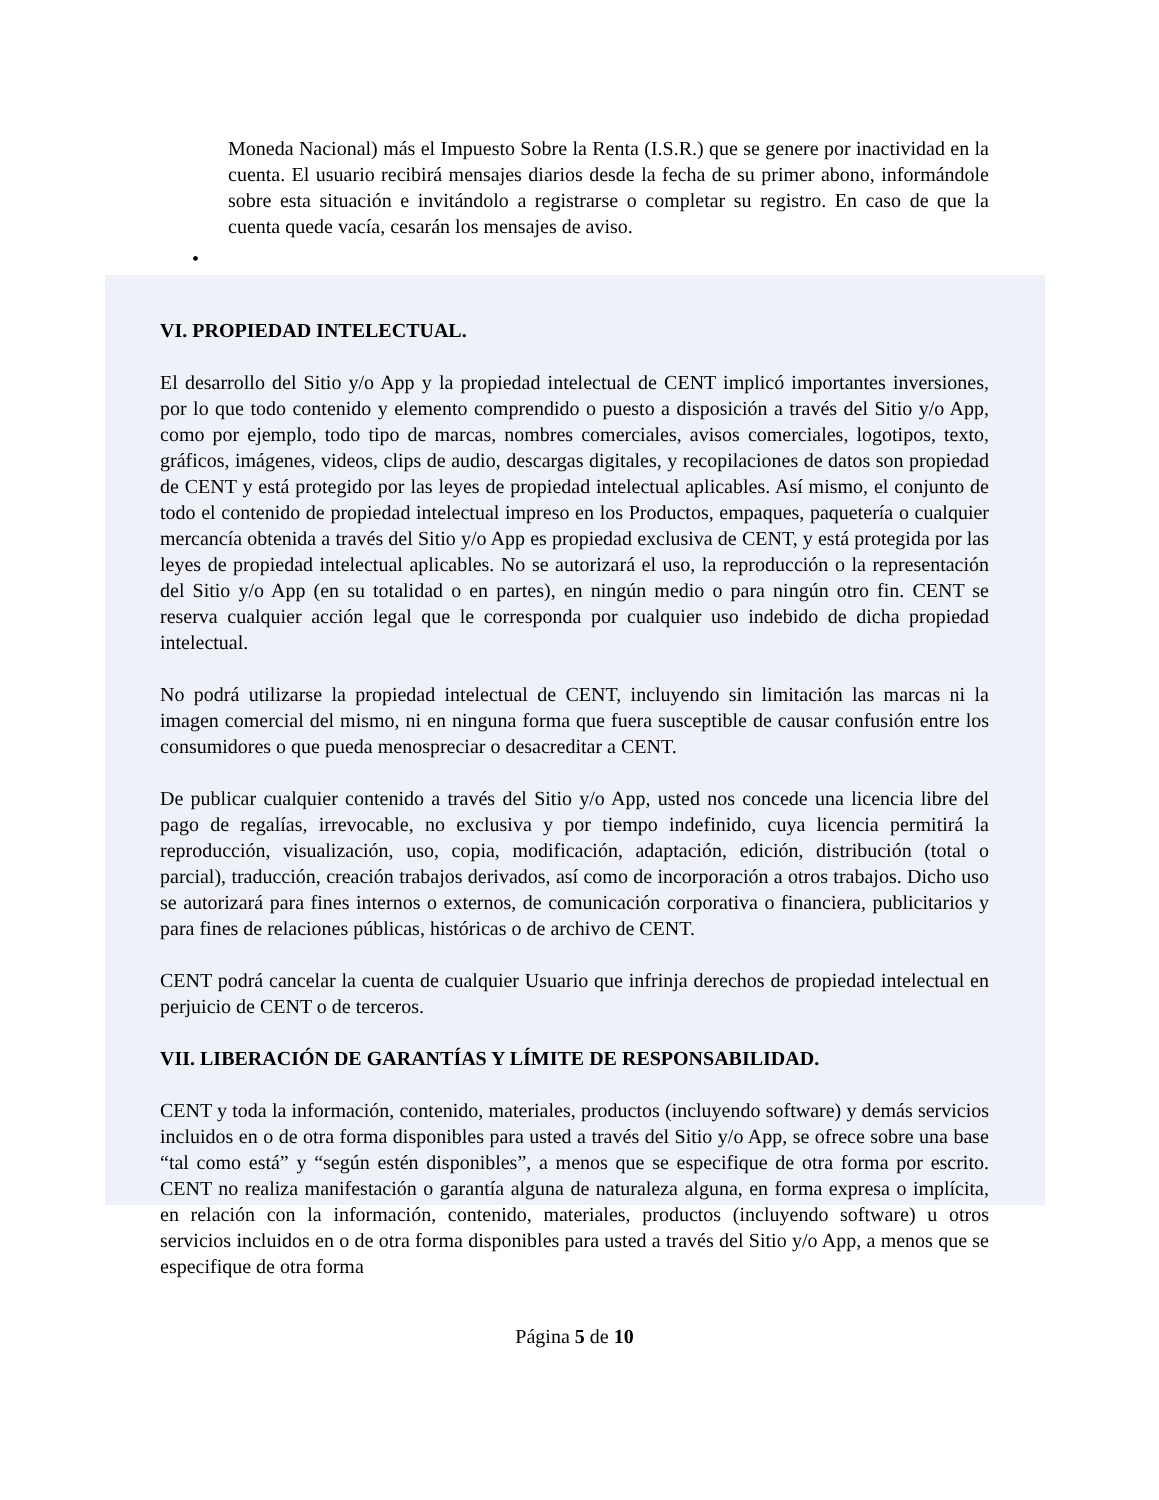Moneda Nacional) más el Impuesto Sobre la Renta (I.S.R.) que se genere por inactividad en la cuenta. El usuario recibirá mensajes diarios desde la fecha de su primer abono, informándole sobre esta situación e invitándolo a registrarse o completar su registro. En caso de que la cuenta quede vacía, cesarán los mensajes de aviso.
•
VI. PROPIEDAD INTELECTUAL.
El desarrollo del Sitio y/o App y la propiedad intelectual de CENT implicó importantes inversiones, por lo que todo contenido y elemento comprendido o puesto a disposición a través del Sitio y/o App, como por ejemplo, todo tipo de marcas, nombres comerciales, avisos comerciales, logotipos, texto, gráficos, imágenes, videos, clips de audio, descargas digitales, y recopilaciones de datos son propiedad de CENT y está protegido por las leyes de propiedad intelectual aplicables. Así mismo, el conjunto de todo el contenido de propiedad intelectual impreso en los Productos, empaques, paquetería o cualquier mercancía obtenida a través del Sitio y/o App es propiedad exclusiva de CENT, y está protegida por las leyes de propiedad intelectual aplicables. No se autorizará el uso, la reproducción o la representación del Sitio y/o App (en su totalidad o en partes), en ningún medio o para ningún otro fin. CENT se reserva cualquier acción legal que le corresponda por cualquier uso indebido de dicha propiedad intelectual.
No podrá utilizarse la propiedad intelectual de CENT, incluyendo sin limitación las marcas ni la imagen comercial del mismo, ni en ninguna forma que fuera susceptible de causar confusión entre los consumidores o que pueda menospreciar o desacreditar a CENT.
De publicar cualquier contenido a través del Sitio y/o App, usted nos concede una licencia libre del pago de regalías, irrevocable, no exclusiva y por tiempo indefinido, cuya licencia permitirá la reproducción, visualización, uso, copia, modificación, adaptación, edición, distribución (total o parcial), traducción, creación trabajos derivados, así como de incorporación a otros trabajos. Dicho uso se autorizará para fines internos o externos, de comunicación corporativa o financiera, publicitarios y para fines de relaciones públicas, históricas o de archivo de CENT.
CENT podrá cancelar la cuenta de cualquier Usuario que infrinja derechos de propiedad intelectual en perjuicio de CENT o de terceros.
VII. LIBERACIÓN DE GARANTÍAS Y LÍMITE DE RESPONSABILIDAD.
CENT y toda la información, contenido, materiales, productos (incluyendo software) y demás servicios incluidos en o de otra forma disponibles para usted a través del Sitio y/o App, se ofrece sobre una base “tal como está” y “según estén disponibles”, a menos que se especifique de otra forma por escrito. CENT no realiza manifestación o garantía alguna de naturaleza alguna, en forma expresa o implícita, en relación con la información, contenido, materiales, productos (incluyendo software) u otros servicios incluidos en o de otra forma disponibles para usted a través del Sitio y/o App, a menos que se especifique de otra forma
Página 5 de 10